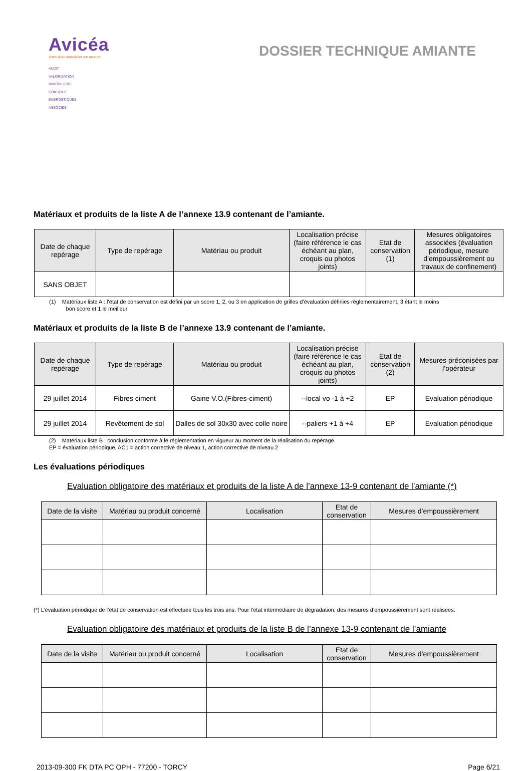Avicéa
Votre bilan immobilier sur mesure
AUDIT
VALORISATION
IMMOBILIERE
CONSEILS
ENERGETIQUES
ASSOCIES
DOSSIER TECHNIQUE AMIANTE
Matériaux et produits de la liste A de l’annexe 13.9 contenant de l’amiante.
| Date de chaque repérage | Type de repérage | Matériau ou produit | Localisation précise (faire référence le cas échéant au plan, croquis ou photos joints) | Etat de conservation (1) | Mesures obligatoires associées (évaluation périodique, mesure d’empoussièrement ou travaux de confinement) |
| --- | --- | --- | --- | --- | --- |
| SANS OBJET | | | | | |
(1) Matériaux liste A : l’état de conservation est défini par un score 1, 2, ou 3 en application de grilles d’évaluation définies réglementairement, 3 étant le moins
bon score et 1 le meilleur.
Matériaux et produits de la liste B de l’annexe 13.9 contenant de l’amiante.
| Date de chaque repérage | Type de repérage | Matériau ou produit | Localisation précise (faire référence le cas échéant au plan, croquis ou photos joints) | Etat de conservation (2) | Mesures préconisées par l’opérateur |
| --- | --- | --- | --- | --- | --- |
| 29 juillet 2014 | Fibres ciment | Gaine V.O.(Fibres-ciment) | --local vo -1 à +2 | EP | Evaluation périodique |
| 29 juillet 2014 | Revêtement de sol | Dalles de sol 30x30 avec colle noire | --paliers +1 à +4 | EP | Evaluation périodique |
(2) Matériaux liste B : conclusion conforme à lé réglementation en vigueur au moment de la réalisation du repérage.
EP = évaluation périodique, AC1 = action corrective de niveau 1, action corrective de niveau 2
Les évaluations périodiques
Evaluation obligatoire des matériaux et produits de la liste A de l’annexe 13-9 contenant de l’amiante (*)
| Date de la visite | Matériau ou produit concerné | Localisation | Etat de conservation | Mesures d’empoussièrement |
| --- | --- | --- | --- | --- |
(*) L’évaluation périodique de l’état de conservation est effectuée tous les trois ans. Pour l’état intermédiaire de dégradation, des mesures d’empoussièrement sont réalisées.
Evaluation obligatoire des matériaux et produits de la liste B de l’annexe 13-9 contenant de l’amiante
| Date de la visite | Matériau ou produit concerné | Localisation | Etat de conservation | Mesures d’empoussièrement |
| --- | --- | --- | --- | --- |
2013-09-300 FK DTA PC OPH - 77200 - TORCY Page 6/21